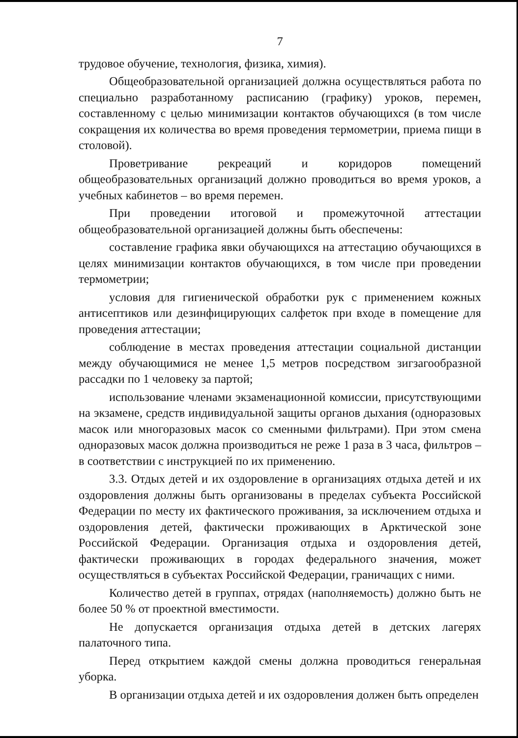7
трудовое обучение, технология, физика, химия).
Общеобразовательной организацией должна осуществляться работа по специально разработанному расписанию (графику) уроков, перемен, составленному с целью минимизации контактов обучающихся (в том числе сокращения их количества во время проведения термометрии, приема пищи в столовой).
Проветривание рекреаций и коридоров помещений общеобразовательных организаций должно проводиться во время уроков, а учебных кабинетов – во время перемен.
При проведении итоговой и промежуточной аттестации общеобразовательной организацией должны быть обеспечены:
составление графика явки обучающихся на аттестацию обучающихся в целях минимизации контактов обучающихся, в том числе при проведении термометрии;
условия для гигиенической обработки рук с применением кожных антисептиков или дезинфицирующих салфеток при входе в помещение для проведения аттестации;
соблюдение в местах проведения аттестации социальной дистанции между обучающимися не менее 1,5 метров посредством зигзагообразной рассадки по 1 человеку за партой;
использование членами экзаменационной комиссии, присутствующими на экзамене, средств индивидуальной защиты органов дыхания (одноразовых масок или многоразовых масок со сменными фильтрами). При этом смена одноразовых масок должна производиться не реже 1 раза в 3 часа, фильтров – в соответствии с инструкцией по их применению.
3.3. Отдых детей и их оздоровление в организациях отдыха детей и их оздоровления должны быть организованы в пределах субъекта Российской Федерации по месту их фактического проживания, за исключением отдыха и оздоровления детей, фактически проживающих в Арктической зоне Российской Федерации. Организация отдыха и оздоровления детей, фактически проживающих в городах федерального значения, может осуществляться в субъектах Российской Федерации, граничащих с ними.
Количество детей в группах, отрядах (наполняемость) должно быть не более 50 % от проектной вместимости.
Не допускается организация отдыха детей в детских лагерях палаточного типа.
Перед открытием каждой смены должна проводиться генеральная уборка.
В организации отдыха детей и их оздоровления должен быть определен